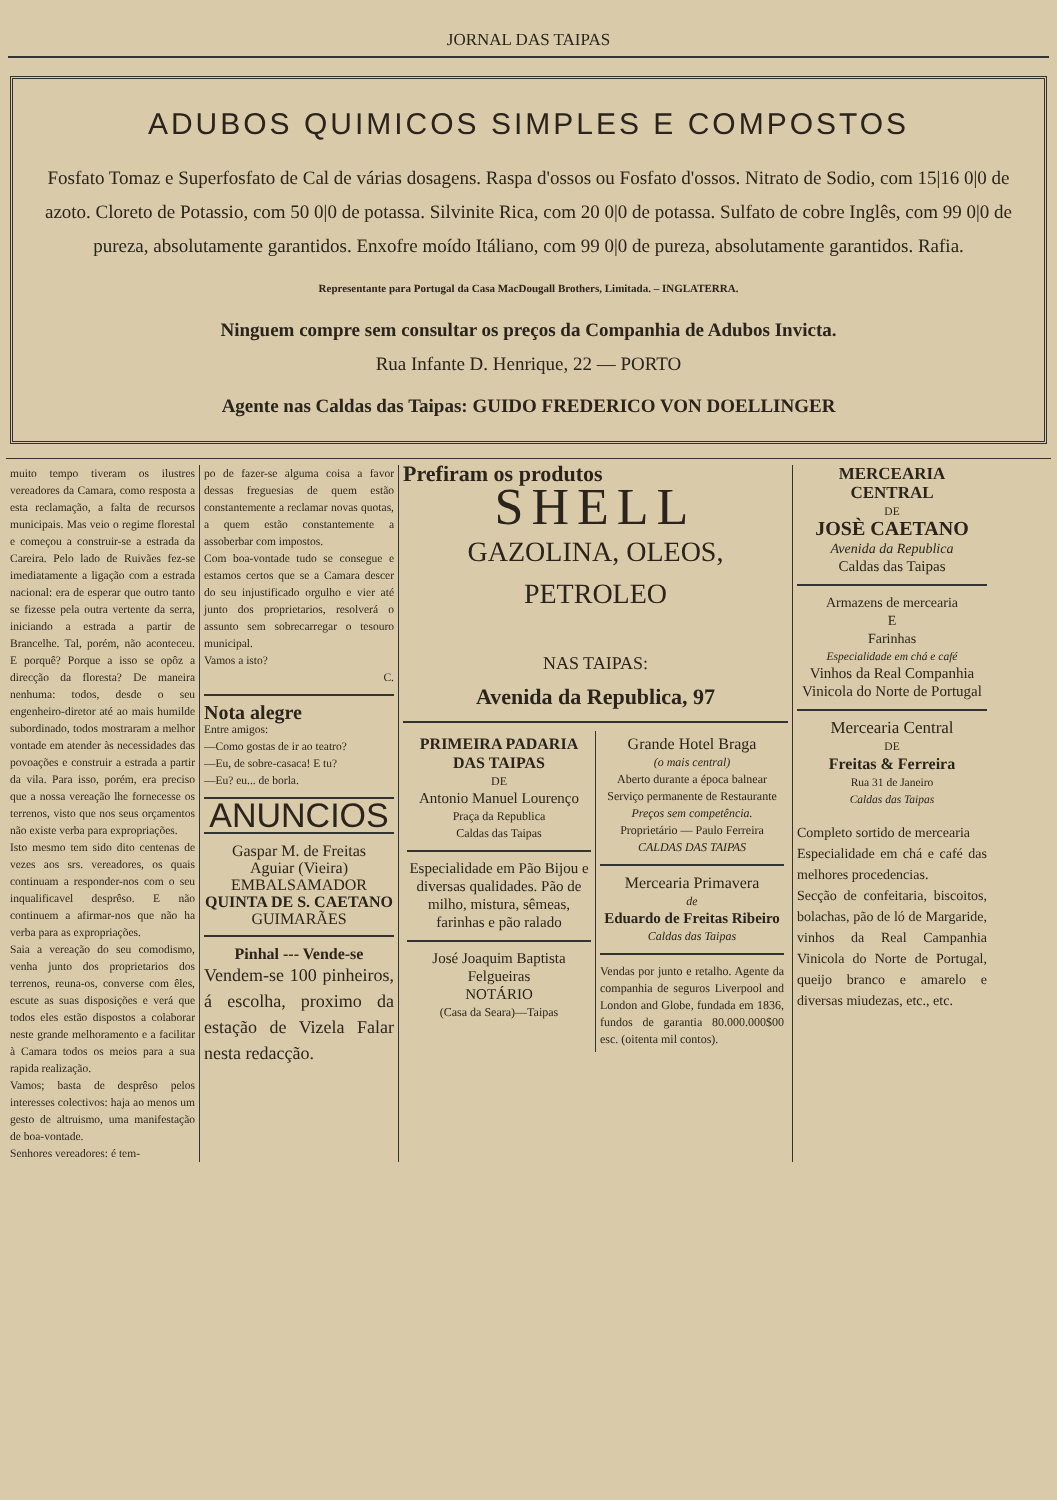JORNAL DAS TAIPAS
ADUBOS QUIMICOS SIMPLES E COMPOSTOS
Fosfato Tomaz e Superfosfato de Cal de várias dosagens. Raspa d'ossos ou Fosfato d'ossos. Nitrato de Sodio, com 15|16 0|0 de azoto. Cloreto de Potassio, com 50 0|0 de potassa. Silvinite Rica, com 20 0|0 de potassa. Sulfato de cobre Inglês, com 99 0|0 de pureza, absolutamente garantidos. Enxofre moído Itáliano, com 99 0|0 de pureza, absolutamente garantidos. Rafia.
Representante para Portugal da Casa MacDougall Brothers, Limitada. – INGLATERRA.
Ninguem compre sem consultar os preços da Companhia de Adubos Invicta.
Rua Infante D. Henrique, 22 — PORTO
Agente nas Caldas das Taipas: GUIDO FREDERICO VON DOELLINGER
muito tempo tiveram os ilustres vereadores da Camara, como resposta a esta reclamação, a falta de recursos municipais. Mas veio o regime florestal e começou a construir-se a estrada da Careira. Pelo lado de Ruivães fez-se imediatamente a ligação com a estrada nacional: era de esperar que outro tanto se fizesse pela outra vertente da serra, iniciando a estrada a partir de Brancelhe. Tal, porém, não aconteceu. E porquê? Porque a isso se opôz a direcção da floresta? De maneira nenhuma: todos, desde o seu engenheiro-diretor até ao mais humilde subordinado, todos mostraram a melhor vontade em atender às necessidades das povoações e construir a estrada a partir da vila. Para isso, porém, era preciso que a nossa vereação lhe fornecesse os terrenos, visto que nos seus orçamentos não existe verba para expropriações.
Isto mesmo tem sido dito centenas de vezes aos srs. vereadores, os quais continuam a responder-nos com o seu inqualificavel desprêso. E não continuem a afirmar-nos que não ha verba para as expropriações.
Saia a vereação do seu comodismo, venha junto dos proprietarios dos terrenos, reuna-os, converse com êles, escute as suas disposições e verá que todos eles estão dispostos a colaborar neste grande melhoramento e a facilitar à Camara todos os meios para a sua rapida realização.
Vamos; basta de desprêso pelos interesses colectivos: haja ao menos um gesto de altruismo, uma manifestação de boa-vontade.
Senhores vereadores: é tem-
po de fazer-se alguma coisa a favor dessas freguesias de quem estão constantemente a reclamar novas quotas, a quem estão constantemente a assoberbar com impostos.
Com boa-vontade tudo se consegue e estamos certos que se a Camara descer do seu injustificado orgulho e vier até junto dos proprietarios, resolverá o assunto sem sobrecarregar o tesouro municipal.
Vamos a isto?
C.
Nota alegre
Entre amigos:
—Como gostas de ir ao teatro?
—Eu, de sobre-casaca! E tu?
—Eu? eu... de borla.
ANUNCIOS
Gaspar M. de Freitas
Aguiar (Vieira)
EMBALSAMADOR
QUINTA DE S. CAETANO
GUIMARÃES
Pinhal --- Vende-se
Vendem-se 100 pinheiros, á escolha, proximo da estação de Vizela Falar nesta redacção.
Prefiram os produtos
SHELL
GAZOLINA, OLEOS,
PETROLEO
NAS TAIPAS:
Avenida da Republica, 97
PRIMEIRA PADARIA DAS TAIPAS
DE
Antonio Manuel Lourenço
Praça da Republica
Caldas das Taipas
Especialidade em Pão Bijou e diversas qualidades. Pão de milho, mistura, sêmeas, farinhas e pão ralado
José Joaquim Baptista Felgueiras
NOTÁRIO
(Casa da Seara)—Taipas
Grande Hotel Braga
(o mais central)
Aberto durante a época balnear
Serviço permanente de Restaurante
Preços sem competência.
Proprietário — Paulo Ferreira
CALDAS DAS TAIPAS
Mercearia Primavera
de
Eduardo de Freitas Ribeiro
Caldas das Taipas
Vendas por junto e retalho. Agente da companhia de seguros Liverpool and London and Globe, fundada em 1836, fundos de garantia 80.000.000$00 esc. (oitenta mil contos).
MERCEARIA CENTRAL
DE
JOSÈ CAETANO
Avenida da Republica
Caldas das Taipas
Armazens de mercearia
E
Farinhas
Especialidade em chá e café
Vinhos da Real Companhia Vinicola do Norte de Portugal
Mercearia Central
DE
Freitas & Ferreira
Rua 31 de Janeiro
Caldas das Taipas
Completo sortido de mercearia
Especialidade em chá e café das melhores procedencias.
Secção de confeitaria, biscoitos, bolachas, pão de ló de Margaride, vinhos da Real Campanhia Vinicola do Norte de Portugal, queijo branco e amarelo e diversas miudezas, etc., etc.